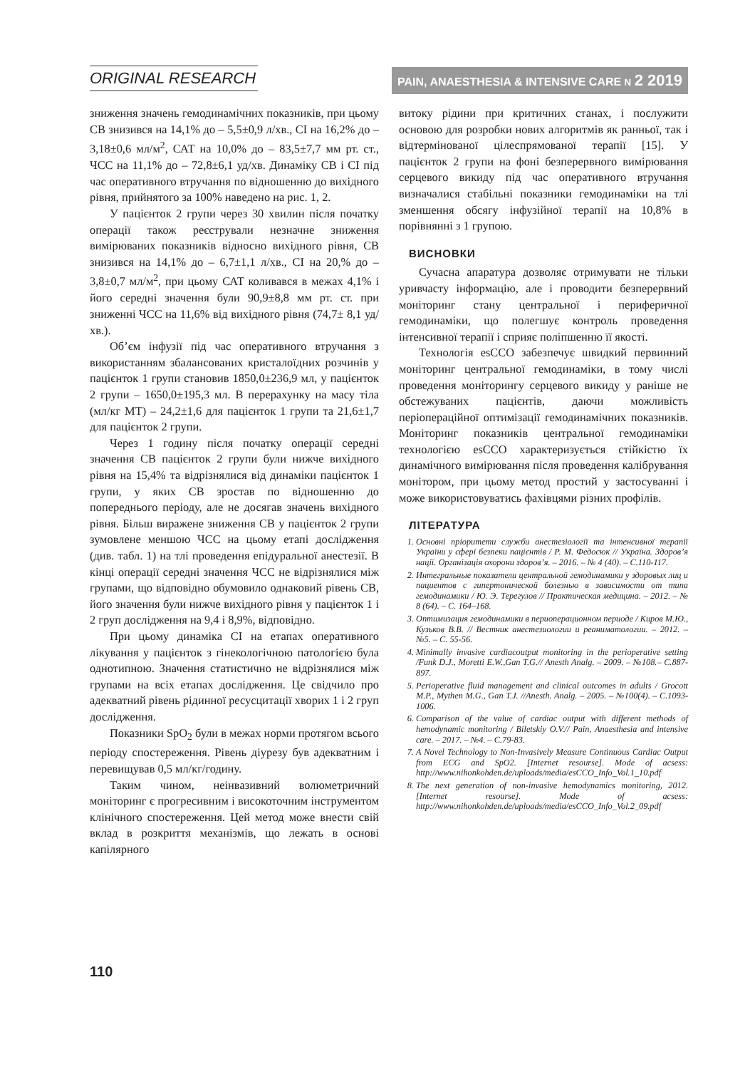ORIGINAL RESEARCH
PAIN, ANAESTHESIA & INTENSIVE CARE N 2 2019
зниження значень гемодинамічних показників, при цьому СВ знизився на 14,1% до – 5,5±0,9 л/хв., СІ на 16,2% до – 3,18±0,6 мл/м<sup>2</sup>, САТ на 10,0% до – 83,5±7,7 мм рт. ст., ЧСС на 11,1% до – 72,8±6,1 уд/хв. Динаміку СВ і СІ під час оперативного втручання по відношенню до вихідного рівня, прийнятого за 100% наведено на рис. 1, 2.
У пацієнток 2 групи через 30 хвилин після початку операції також реєстрували незначне зниження вимірюваних показників відносно вихідного рівня, СВ знизився на 14,1% до – 6,7±1,1 л/хв., СІ на 20,% до – 3,8±0,7 мл/м<sup>2</sup>, при цьому САТ коливався в межах 4,1% і його середні значення були 90,9±8,8 мм рт. ст. при зниженні ЧСС на 11,6% від вихідного рівня (74,7± 8,1 уд/хв.).
Об’єм інфузії під час оперативного втручання з використанням збалансованих кристалоїдних розчинів у пацієнток 1 групи становив 1850,0±236,9 мл, у пацієнток 2 групи – 1650,0±195,3 мл. В перерахунку на масу тіла (мл/кг МТ) – 24,2±1,6 для пацієнток 1 групи та 21,6±1,7 для пацієнток 2 групи.
Через 1 годину після початку операції середні значення СВ пацієнток 2 групи були нижче вихідного рівня на 15,4% та відрізнялися від динаміки пацієнток 1 групи, у яких СВ зростав по відношенню до попереднього періоду, але не досягав значень вихідного рівня. Більш виражене зниження СВ у пацієнток 2 групи зумовлене меншою ЧСС на цьому етапі дослідження (див. табл. 1) на тлі проведення епідуральної анестезії. В кінці операції середні значення ЧСС не відрізнялися між групами, що відповідно обумовило однаковий рівень СВ, його значення були нижче вихідного рівня у пацієнток 1 і 2 груп дослідження на 9,4 і 8,9%, відповідно.
При цьому динаміка СІ на етапах оперативного лікування у пацієнток з гінекологічною патологією була однотипною. Значення статистично не відрізнялися між групами на всіх етапах дослідження. Це свідчило про адекватний рівень рідинної ресусцитації хворих 1 і 2 груп дослідження.
Показники SpO<sub>2</sub> були в межах норми протягом всього періоду спостереження. Рівень діурезу був адекватним і перевищував 0,5 мл/кг/годину.
Таким чином, неінвазивний волюметричний моніторинг є прогресивним і високоточним інструментом клінічного спостереження. Цей метод може внести свій вклад в розкриття механізмів, що лежать в основі капілярного
витоку рідини при критичних станах, і послужити основою для розробки нових алгоритмів як ранньої, так і відтермінованої цілеспрямованої терапії [15]. У пацієнток 2 групи на фоні безперервного вимірювання серцевого викиду під час оперативного втручання визначалися стабільні показники гемодинаміки на тлі зменшення обсягу інфузійної терапії на 10,8% в порівнянні з 1 групою.
ВИСНОВКИ
Сучасна апаратура дозволяє отримувати не тільки уривчасту інформацію, але і проводити безперервний моніторинг стану центральної і периферичної гемодинаміки, що полегшує контроль проведення інтенсивної терапії і сприяє поліпшенню її якості.
Технологія esCCO забезпечує швидкий первинний моніторинг центральної гемодинаміки, в тому числі проведення моніторингу серцевого викиду у раніше не обстежуваних пацієнтів, даючи можливість періопераційної оптимізації гемодинамічних показників. Моніторинг показників центральної гемодинаміки технологією esCCO характеризується стійкістю їх динамічного вимірювання після проведення калібрування монітором, при цьому метод простий у застосуванні і може використовуватись фахівцями різних профілів.
ЛІТЕРАТУРА
1. Основні пріоритети служби анестезіології та інтенсивної терапії України у сфері безпеки пацієнтів / Р. М. Федосюк // Україна. Здоров’я нації. Організація охорони здоров’я. – 2016. – № 4 (40). – С.110-117.
2. Интегральные показатели центральной гемодинамики у здоровых лиц и пациентов с гипертонической болезнью в зависимости от типа гемодинамики / Ю. Э. Терегулов // Практическая медицина. – 2012. – № 8 (64). – С. 164–168.
3. Оптимизация гемодинамики в периоперационном периоде / Киров М.Ю., Кузьков В.В. // Вестник анестезиологии и реаниматологии. – 2012. – №5. – С. 55-56.
4. Minimally invasive cardiacoutput monitoring in the perioperative setting /Funk D.J., Moretti E.W.,Gan T.G.// Anesth Analg. – 2009. – №108.– С.887-897.
5. Perioperative fluid management and clinical outcomes in adults / Grocott M.P., Mythen M.G., Gan T.J. //Anesth. Analg. – 2005. – №100(4). – С.1093-1006.
6. Comparison of the value of cardiac output with different methods of hemodynamic monitoring / Biletskiy O.V.// Pain, Anaesthesia and intensive care. – 2017. – №4. – С.79-83.
7. A Novel Technology to Non-Invasively Measure Continuous Cardiac Output from ECG and SpO2. [Internet resourse]. Mode of acsess: http://www.nihonkohden.de/uploads/media/esCCO_Info_Vol.1_10.pdf
8. The next generation of non-invasive hemodynamics monitoring, 2012. [Internet resourse]. Mode of acsess: http://www.nihonkohden.de/uploads/media/esCCO_Info_Vol.2_09.pdf
110